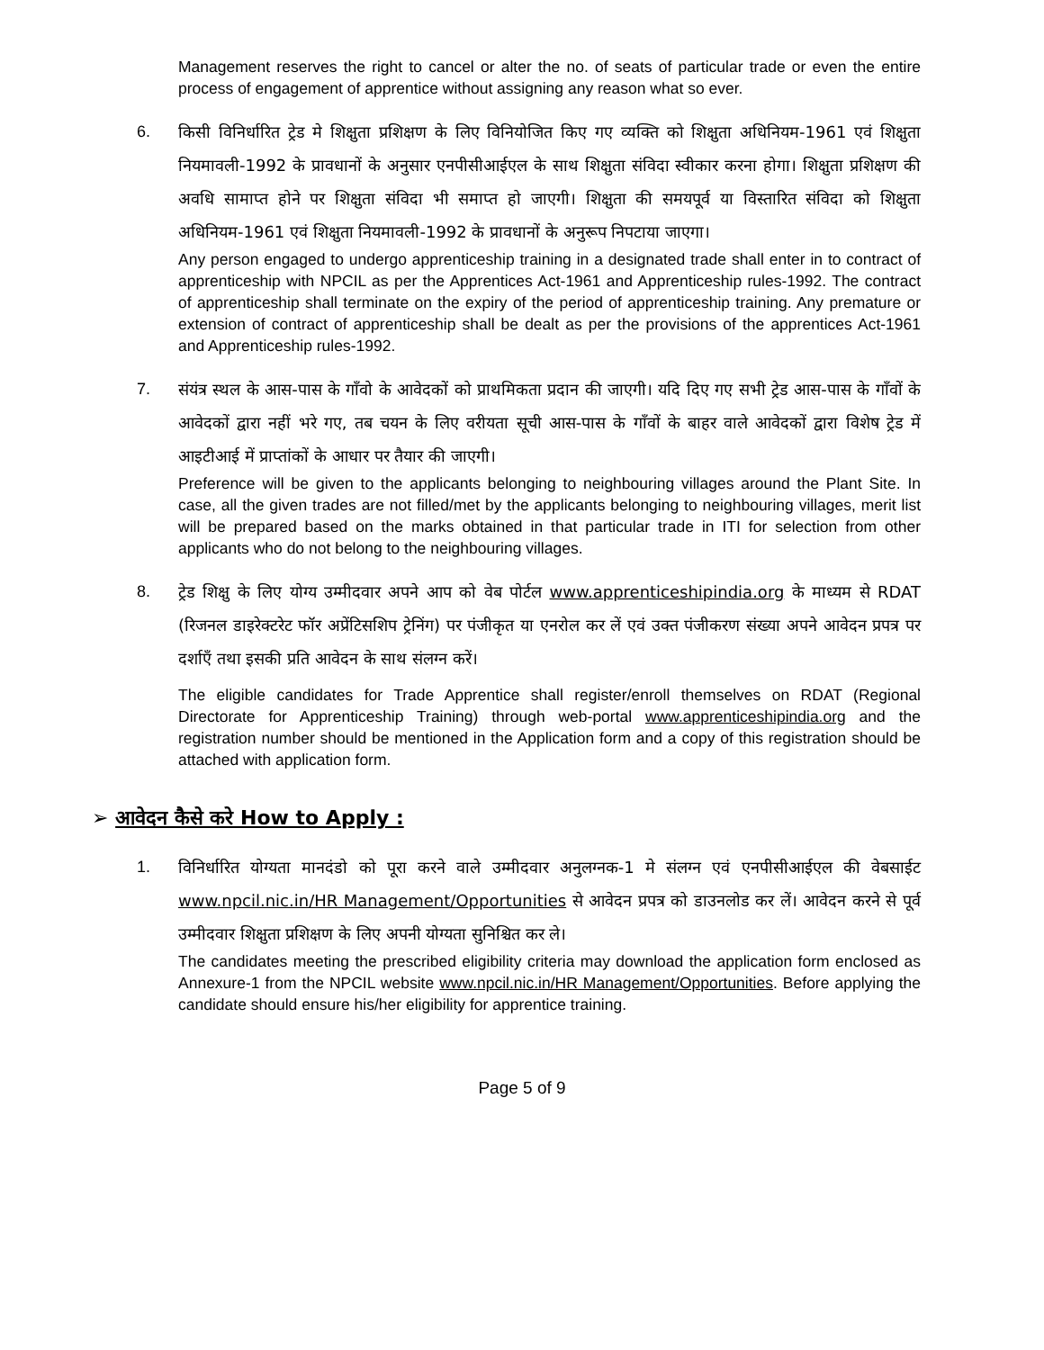Management reserves the right to cancel or alter the no. of seats of particular trade or even the entire process of engagement of apprentice without assigning any reason what so ever.
6. किसी विनिर्धारित ट्रेड मे शिक्षुता प्रशिक्षण के लिए विनियोजित किए गए व्यक्ति को शिक्षुता अधिनियम-1961 एवं शिक्षुता नियमावली-1992 के प्रावधानों के अनुसार एनपीसीआईएल के साथ शिक्षुता संविदा स्वीकार करना होगा। शिक्षुता प्रशिक्षण की अवधि सामाप्त होने पर शिक्षुता संविदा भी समाप्त हो जाएगी। शिक्षुता की समयपूर्व या विस्तारित संविदा को शिक्षुता अधिनियम-1961 एवं शिक्षुता नियमावली-1992 के प्रावधानों के अनुरूप निपटाया जाएगा।
Any person engaged to undergo apprenticeship training in a designated trade shall enter in to contract of apprenticeship with NPCIL as per the Apprentices Act-1961 and Apprenticeship rules-1992. The contract of apprenticeship shall terminate on the expiry of the period of apprenticeship training. Any premature or extension of contract of apprenticeship shall be dealt as per the provisions of the apprentices Act-1961 and Apprenticeship rules-1992.
7. संयंत्र स्थल के आस-पास के गाँवो के आवेदकों को प्राथमिकता प्रदान की जाएगी। यदि दिए गए सभी ट्रेड आस-पास के गाँवों के आवेदकों द्वारा नहीं भरे गए, तब चयन के लिए वरीयता सूची आस-पास के गाँवों के बाहर वाले आवेदकों द्वारा विशेष ट्रेड में आइटीआई में प्राप्तांकों के आधार पर तैयार की जाएगी।
Preference will be given to the applicants belonging to neighbouring villages around the Plant Site. In case, all the given trades are not filled/met by the applicants belonging to neighbouring villages, merit list will be prepared based on the marks obtained in that particular trade in ITI for selection from other applicants who do not belong to the neighbouring villages.
8. ट्रेड शिक्षु के लिए योग्य उम्मीदवार अपने आप को वेब पोर्टल www.apprenticeshipindia.org के माध्यम से RDAT (रिजनल डाइरेक्टरेट फॉर अप्रेंटिसशिप ट्रेनिंग) पर पंजीकृत या एनरोल कर लें एवं उक्त पंजीकरण संख्या अपने आवेदन प्रपत्र पर दर्शाएँ तथा इसकी प्रति आवेदन के साथ संलग्न करें।
The eligible candidates for Trade Apprentice shall register/enroll themselves on RDAT (Regional Directorate for Apprenticeship Training) through web-portal www.apprenticeshipindia.org and the registration number should be mentioned in the Application form and a copy of this registration should be attached with application form.
➢ आवेदन कैसे करे How to Apply :
1. विनिर्धारित योग्यता मानदंडो को पूरा करने वाले उम्मीदवार अनुलग्नक-1 मे संलग्न एवं एनपीसीआईएल की वेबसाईट www.npcil.nic.in/HR Management/Opportunities से आवेदन प्रपत्र को डाउनलोड कर लें। आवेदन करने से पूर्व उम्मीदवार शिक्षुता प्रशिक्षण के लिए अपनी योग्यता सुनिश्चित कर ले।
The candidates meeting the prescribed eligibility criteria may download the application form enclosed as Annexure-1 from the NPCIL website www.npcil.nic.in/HR Management/Opportunities. Before applying the candidate should ensure his/her eligibility for apprentice training.
Page 5 of 9